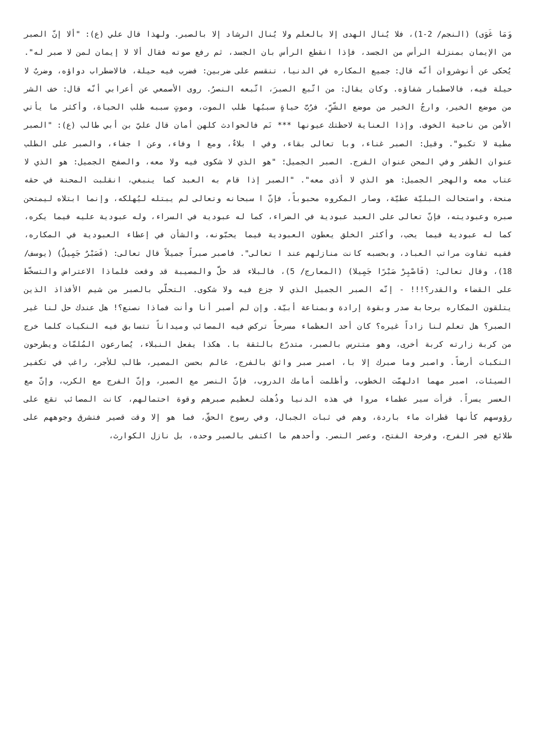وَمَا غَوَى) (النجم/ 2-1)، فلا يُنال الهدى إلا بالعلم ولا يُنال الرشاد إلا بالصبر. ولهذا قال علي (ع): "ألا إنّ الصبر من الإيمان بمنزلة الرأس من الجسد، فإذا انقطع الرأس بان الجسد، ثم رفع صوته فقال ألا لا إيمان لمن لا صبر له". يُحكى عن أنوشروان أنّه قال: جميع المكاره في الدنيا، تنقسم على ضربين: فضرب فيه حيلة، فالاضطراب دواؤه، وضربٌ لا حيلة فيه، فالاصطبار شفاؤه. وكان يقال: من اتّبع الصبرَ، اتّبعه النصرُ. روى الأصمعي عن أعرابي أنّه قال: خف الشر من موضع الخير، وارجُ الخير من موضع الشّرِّ، فرُبَّ حياةٍ سببُها طلب الموت، وموتٍ سببه طلب الحياة، وأكثر ما يأتي الأمن من ناحية الخوف. وإذا العناية لاحظتك عيونها *** نَم فالحوادث كلهن أمان قال عليّ بن أبي طالب (ع): "الصبر مطية لا تكبو". وقيل: الصبر غناء، وبا تعالى بقاء، وفي ا بلاءٌ، ومع ا وفاء، وعن ا جفاء، والصبر على الطلب عنوان الظفر وفي المحن عنوان الفرج. الصبر الجميل: "هو الذي لا شكوى فيه ولا معه، والصفح الجميل: هو الذي لا عتاب معه والهجر الجميل: هو الذي لا أذى معه". "الصبر إذا قام به العبد كما ينبغي، انقلبت المحنة في حقه منحة، واستحالت البليّة عطيّة، وصار المكروه محبوباً، فإنّ ا سبحانه وتعالى لم يبتله ليُهلكه، وإنما ابتلاه ليمتحن صبره وعبوديته، فإنّ تعالى على العبد عبودية في الضراء، كما له عبودية في السراء، وله عبودية عليه فيما يكره، كما له عبودية فيما يحب، وأكثر الخلق يعطون العبودية فيما يحبّونه، والشأن في إعطاء العبودية في المكاره، ففيه تفاوت مراتب العباد، وبحسبه كانت منازلهم عند ا تعالى". فاصبر صبراً جميلاً قال تعالى: (فَصَبْرٌ جَمِيلٌ) (يوسف/ 18)، وقال تعالى: (فَاصْبِرْ صَبْرًا جَمِيلا) (المعارج/ 5)، فالبلاء قد حلَّ والمصيبة قد وقعت فلماذا الاعتراض والتسخّط على القضاء والقدر؟!!! - إنّه الصبر الجميل الذي لا جزع فيه ولا شكوى. التحلّي بالصبر من شيم الأفذاذ الذين يتلقون المكاره برحابة صدر وبقوة إرادة وبمناعة أبيّة. وإن لم أصبر أنا وأنت فماذا نصنع؟! هل عندك حل لنا غير الصبر؟ هل تعلم لنا زاداً غيره؟ كان أحد العظماء مسرحاً تركض فيه المصائب وميداناً تتسابق فيه النكبات كلما خرج من كربة زارته كربة أخرى، وهو متترس بالصبر، متدرّع بالثقة با. هكذا يفعل النبلاء، يُصارعون المُلمّات ويطرحون النكبات أرضاً. واصبر وما صبرك إلا با، اصبر صبر واثق بالفرج، عالم بحسن المصير، طالب للأجر، راغب في تكفير السيئات، اصبر مهما ادلهمّت الخطوب، وأظلمت أمامك الدروب، فإنّ النصر مع الصبر، وإنّ الفرج مع الكرب، وإنّ مع العسر يسراً. قرأت سير عظماء مروا في هذه الدنيا وذُهلت لعظيم صبرهم وقوة احتمالهم، كانت المصائب تقع على رؤوسهم كأنها قطرات ماء باردة، وهم في ثبات الجبال، وفي رسوخ الحقّ، فما هو إلا وقت قصير فتشرق وجوههم على طلائع فجر الفرج، وفرحة الفتح، وعصر النصر. وأحدهم ما اكتفى بالصبر وحده، بل نازل الكوارث،